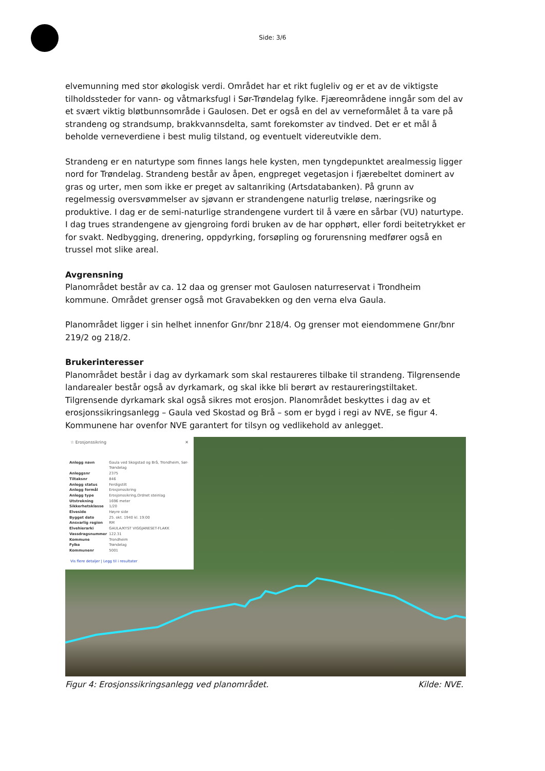Side: 3/6
elvemunning med stor økologisk verdi. Området har et rikt fugleliv og er et av de viktigste tilholdssteder for vann- og våtmarksfugl i Sør-Trøndelag fylke. Fjæreområdene inngår som del av et svært viktig bløtbunnsområde i Gaulosen. Det er også en del av verneformålet å ta vare på strandeng og strandsump, brakkvannsdelta, samt forekomster av tindved. Det er et mål å beholde verneverdiene i best mulig tilstand, og eventuelt videreutvikle dem.
Strandeng er en naturtype som finnes langs hele kysten, men tyngdepunktet arealmessig ligger nord for Trøndelag. Strandeng består av åpen, engpreget vegetasjon i fjærebeltet dominert av gras og urter, men som ikke er preget av saltanriking (Artsdatabanken). På grunn av regelmessig oversvømmelser av sjøvann er strandengene naturlig treløse, næringsrike og produktive. I dag er de semi-naturlige strandengene vurdert til å være en sårbar (VU) naturtype. I dag trues strandengene av gjengroing fordi bruken av de har opphørt, eller fordi beitetrykket er for svakt. Nedbygging, drenering, oppdyrking, forsøpling og forurensning medfører også en trussel mot slike areal.
Avgrensning
Planområdet består av ca. 12 daa og grenser mot Gaulosen naturreservat i Trondheim kommune. Området grenser også mot Gravabekken og den verna elva Gaula.
Planområdet ligger i sin helhet innenfor Gnr/bnr 218/4. Og grenser mot eiendommene Gnr/bnr 219/2 og 218/2.
Brukerinteresser
Planområdet består i dag av dyrkamark som skal restaureres tilbake til strandeng. Tilgrensende landarealer består også av dyrkamark, og skal ikke bli berørt av restaureringstiltaket. Tilgrensende dyrkamark skal også sikres mot erosjon. Planområdet beskyttes i dag av et erosjonssikringsanlegg – Gaula ved Skostad og Brå – som er bygd i regi av NVE, se figur 4. Kommunene har ovenfor NVE garantert for tilsyn og vedlikehold av anlegget.
☆ Erosjonssikring ✕
| Anlegg navn | Gaula ved Skogstad og Brå, Trondheim, Sør-Trøndelag |
| Anleggsnr | 2375 |
| Tiltaksnr | 846 |
| Anlegg status | Ferdigstilt |
| Anlegg formål | Erosjonssikring |
| Anlegg type | Erosjonssikring,Ordnet steinlag |
| Utstrekning | 1696 meter |
| Sikkerhetsklasse | 1/20 |
| Elveside | Høyre side |
| Bygget dato | 25. okt. 1940 kl. 19:00 |
| Ansvarlig region | RM |
| Elvehierarki | GAULA/KYST VIGGJANESET-FLAKK |
| Vassdragsnummer | 122.31 |
| Kommune | Trondheim |
| Fylke | Trøndelag |
| Kommunenr | 5001 |
Vis flere detaljer | Legg til i resultater
Figur 4: Erosjonssikringsanlegg ved planområdet. Kilde: NVE.